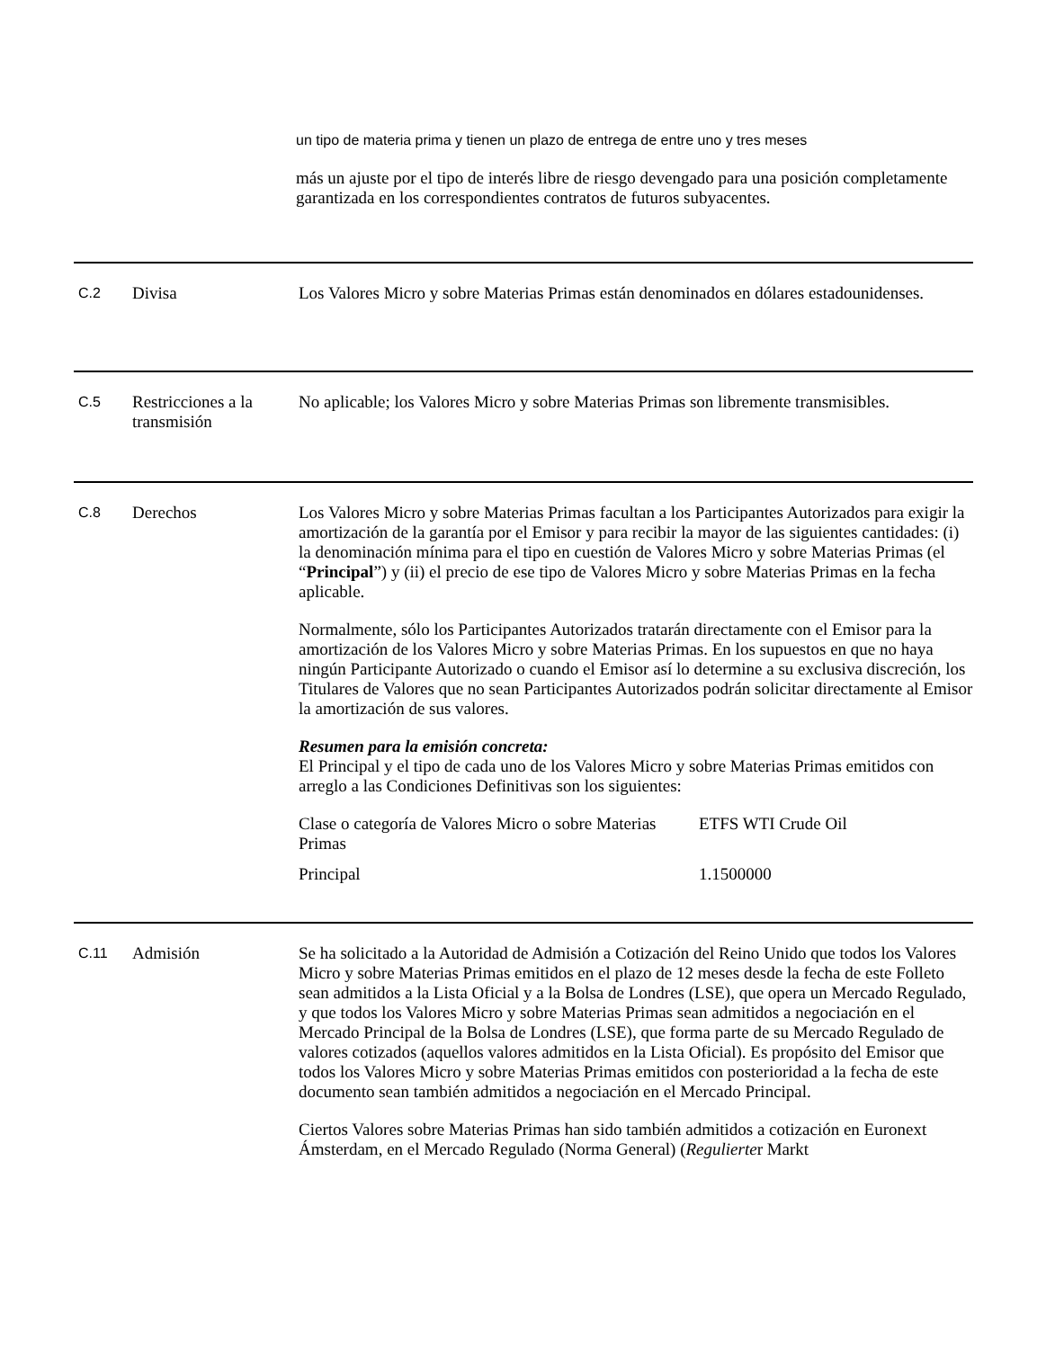un tipo de materia prima y tienen un plazo de entrega de entre uno y tres meses
más un ajuste por el tipo de interés libre de riesgo devengado para una posición completamente garantizada en los correspondientes contratos de futuros subyacentes.
C.2
Divisa Los Valores Micro y sobre Materias Primas están denominados en dólares estadounidenses.
C.5
Restricciones a la transmisión
No aplicable; los Valores Micro y sobre Materias Primas son libremente transmisibles.
C.8
Derechos Los Valores Micro y sobre Materias Primas facultan a los Participantes Autorizados para exigir la amortización de la garantía por el Emisor y para recibir la mayor de las siguientes cantidades: (i) la denominación mínima para el tipo en cuestión de Valores Micro y sobre Materias Primas (el “Principal”) y (ii) el precio de ese tipo de Valores Micro y sobre Materias Primas en la fecha aplicable.
Normalmente, sólo los Participantes Autorizados tratarán directamente con el Emisor para la amortización de los Valores Micro y sobre Materias Primas. En los supuestos en que no haya ningún Participante Autorizado o cuando el Emisor así lo determine a su exclusiva discreción, los Titulares de Valores que no sean Participantes Autorizados podrán solicitar directamente al Emisor la amortización de sus valores.
Resumen para la emisión concreta:
El Principal y el tipo de cada uno de los Valores Micro y sobre Materias Primas emitidos con arreglo a las Condiciones Definitivas son los siguientes:
| Clase o categoría de Valores Micro o sobre Materias Primas | ETFS WTI Crude Oil |
| Principal | 1.1500000 |
C.11
Admisión Se ha solicitado a la Autoridad de Admisión a Cotización del Reino Unido que todos los Valores Micro y sobre Materias Primas emitidos en el plazo de 12 meses desde la fecha de este Folleto sean admitidos a la Lista Oficial y a la Bolsa de Londres (LSE), que opera un Mercado Regulado, y que todos los Valores Micro y sobre Materias Primas sean admitidos a negociación en el Mercado Principal de la Bolsa de Londres (LSE), que forma parte de su Mercado Regulado de valores cotizados (aquellos valores admitidos en la Lista Oficial). Es propósito del Emisor que todos los Valores Micro y sobre Materias Primas emitidos con posterioridad a la fecha de este documento sean también admitidos a negociación en el Mercado Principal.
Ciertos Valores sobre Materias Primas han sido también admitidos a cotización en Euronext Ámsterdam, en el Mercado Regulado (Norma General) (Regulierter Markt